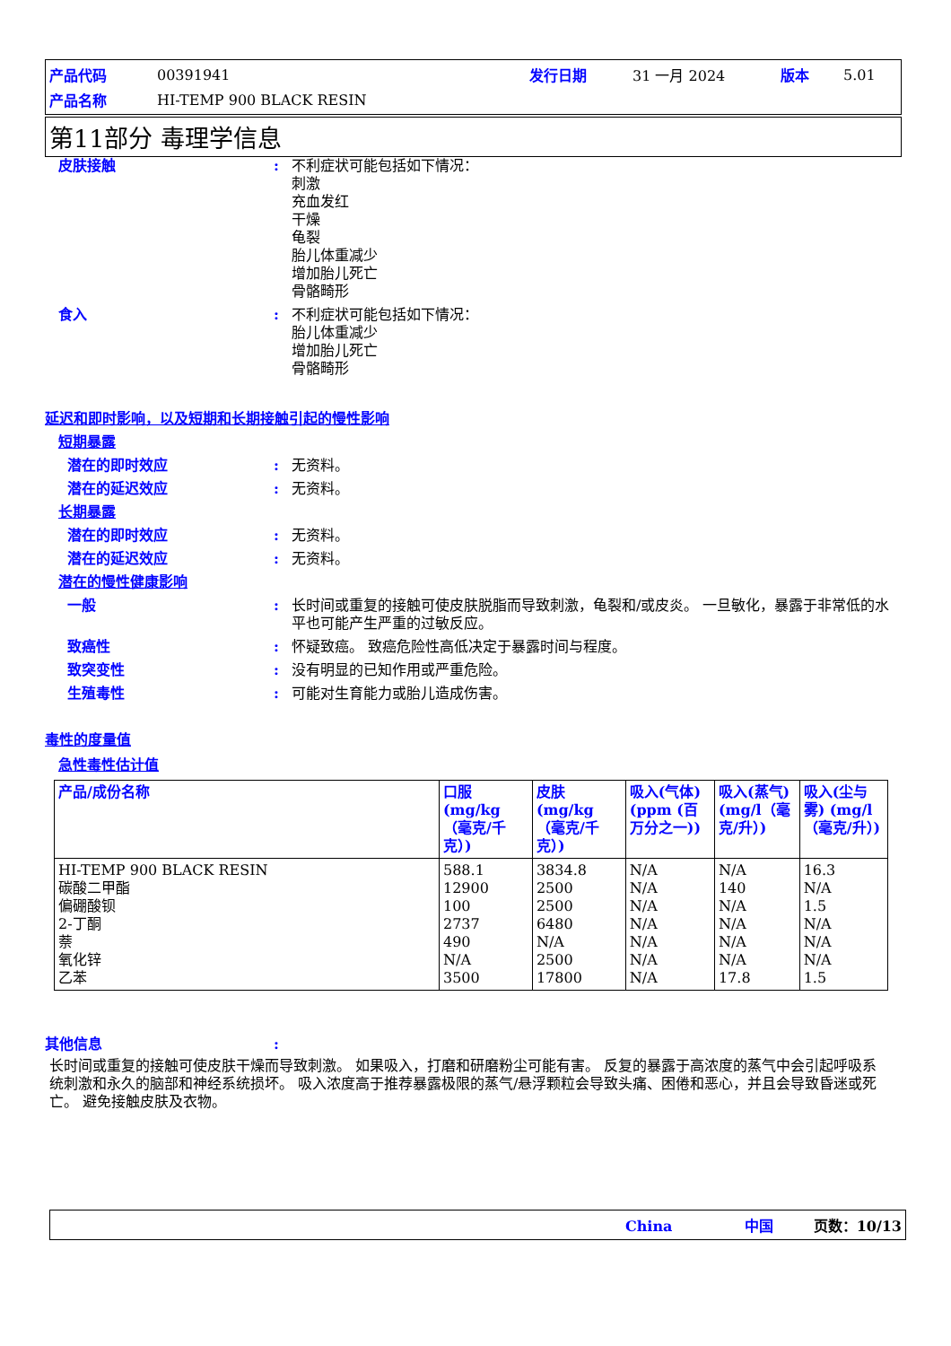| 产品代码 | 00391941 | 发行日期 | 31 一月 2024 | 版本 | 5.01 |
| 产品名称 | HI-TEMP 900 BLACK RESIN | | | | |
第11部分 毒理学信息
皮肤接触 : 不利症状可能包括如下情况：
刺激
充血发红
干燥
龟裂
胎儿体重减少
增加胎儿死亡
骨骼畸形
食入 : 不利症状可能包括如下情况：
胎儿体重减少
增加胎儿死亡
骨骼畸形
延迟和即时影响，以及短期和长期接触引起的慢性影响
短期暴露
潜在的即时效应 : 无资料。
潜在的延迟效应 : 无资料。
长期暴露
潜在的即时效应 : 无资料。
潜在的延迟效应 : 无资料。
潜在的慢性健康影响
一般 : 长时间或重复的接触可使皮肤脱脂而导致刺激，龟裂和/或皮炎。 一旦敏化，暴露于非常低的水平也可能产生严重的过敏反应。
致癌性 : 怀疑致癌。 致癌危险性高低决定于暴露时间与程度。
致突变性 : 没有明显的已知作用或严重危险。
生殖毒性 : 可能对生育能力或胎儿造成伤害。
毒性的度量值
急性毒性估计值
| 产品/成份名称 | 口服 (mg/kg（毫克/千克）) | 皮肤 (mg/kg（毫克/千克）) | 吸入(气体) (ppm (百万分之一)) | 吸入(蒸气) (mg/l（毫克/升）) | 吸入(尘与雾) (mg/l（毫克/升）) |
| --- | --- | --- | --- | --- | --- |
| HI-TEMP 900 BLACK RESIN 碳酸二甲酯 偏硼酸钡 2-丁酮 萘 氧化锌 乙苯 | 588.1 12900 100 2737 490 N/A 3500 | 3834.8 2500 2500 6480 N/A 2500 17800 | N/A N/A N/A N/A N/A N/A N/A | N/A 140 N/A N/A N/A N/A 17.8 | 16.3 N/A 1.5 N/A N/A N/A 1.5 |
其他信息 :
长时间或重复的接触可使皮肤干燥而导致刺激。 如果吸入，打磨和研磨粉尘可能有害。 反复的暴露于高浓度的蒸气中会引起呼吸系统刺激和永久的脑部和神经系统损坏。 吸入浓度高于推荐暴露极限的蒸气/悬浮颗粒会导致头痛、困倦和恶心，并且会导致昏迷或死亡。 避免接触皮肤及衣物。
China 中国 页数：10/13